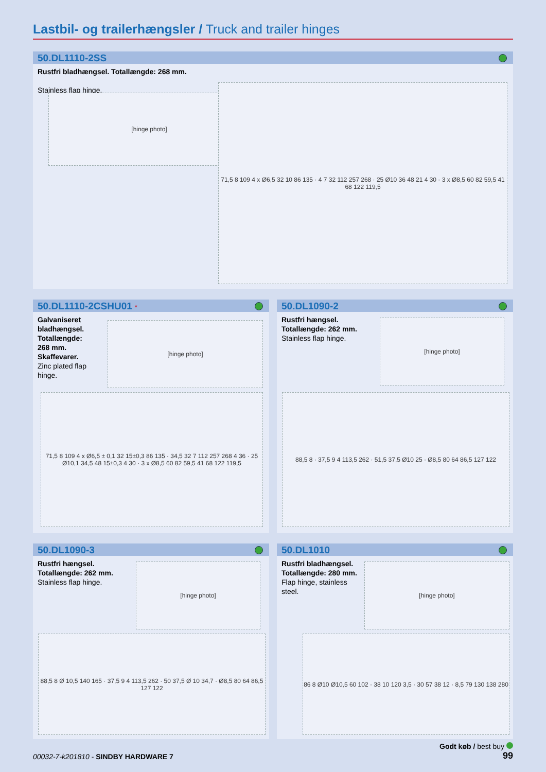Lastbil- og trailerhængsler / Truck and trailer hinges
50.DL1110-2SS
Rustfri bladhængsel. Totallængde: 268 mm.
Stainless flap hinge.
[hinge photo]
71,5 8 109 4 x Ø6,5 32 10 86 135 · 4 7 32 112 257 268 · 25 Ø10 36 48 21 4 30 · 3 x Ø8,5 60 82 59,5 41 68 122 119,5
50.DL1110-2CSHU01 *
Galvaniseret
bladhængsel.
Totallængde:
268 mm.
Skaffevarer.
Zinc plated flap
hinge.
[hinge photo]
71,5 8 109 4 x Ø6,5 ± 0,1 32 15±0,3 86 135 · 34,5 32 7 112 257 268 4 36 · 25 Ø10,1 34,5 48 15±0,3 4 30 · 3 x Ø8,5 60 82 59,5 41 68 122 119,5
50.DL1090-2
Rustfri hængsel.
Totallængde: 262 mm.
Stainless flap hinge.
[hinge photo]
88,5 8 · 37,5 9 4 113,5 262 · 51,5 37,5 Ø10 25 · Ø8,5 80 64 86,5 127 122
50.DL1090-3
Rustfri hængsel.
Totallængde: 262 mm.
Stainless flap hinge.
[hinge photo]
88,5 8 Ø 10,5 140 165 · 37,5 9 4 113,5 262 · 50 37,5 Ø 10 34,7 · Ø8,5 80 64 86,5 127 122
50.DL1010
Rustfri bladhængsel.
Totallængde: 280 mm.
Flap hinge, stainless
steel.
[hinge photo]
86 8 Ø10 Ø10,5 60 102 · 38 10 120 3,5 · 30 57 38 12 · 8,5 79 130 138 280
Godt køb / best buy
99
00032-7-k201810 - SINDBY HARDWARE 7